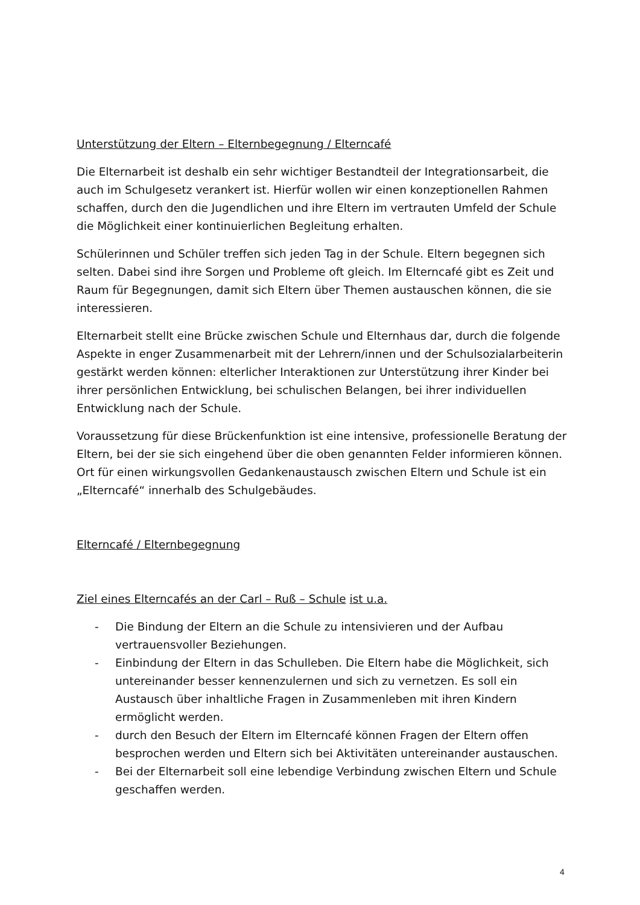Unterstützung der Eltern – Elternbegegnung / Elterncafé
Die Elternarbeit ist deshalb ein sehr wichtiger Bestandteil der Integrationsarbeit, die auch im Schulgesetz verankert ist. Hierfür wollen wir einen konzeptionellen Rahmen schaffen, durch den die Jugendlichen und ihre Eltern im vertrauten Umfeld der Schule die Möglichkeit einer kontinuierlichen Begleitung erhalten.
Schülerinnen und Schüler treffen sich jeden Tag in der Schule. Eltern begegnen sich selten. Dabei sind ihre Sorgen und Probleme oft gleich. Im Elterncafé gibt es Zeit und Raum für Begegnungen, damit sich Eltern über Themen austauschen können, die sie interessieren.
Elternarbeit stellt eine Brücke zwischen Schule und Elternhaus dar, durch die folgende Aspekte in enger Zusammenarbeit mit der Lehrern/innen und der Schulsozialarbeiterin gestärkt werden können: elterlicher Interaktionen zur Unterstützung ihrer Kinder bei ihrer persönlichen Entwicklung, bei schulischen Belangen, bei ihrer individuellen Entwicklung nach der Schule.
Voraussetzung für diese Brückenfunktion ist eine intensive, professionelle Beratung der Eltern, bei der sie sich eingehend über die oben genannten Felder informieren können. Ort für einen wirkungsvollen Gedankenaustausch zwischen Eltern und Schule ist ein „Elterncafé“ innerhalb des Schulgebäudes.
Elterncafé / Elternbegegnung
Ziel eines Elterncafés an der Carl – Ruß – Schule ist u.a.
- Die Bindung der Eltern an die Schule zu intensivieren und der Aufbau vertrauensvoller Beziehungen.
- Einbindung der Eltern in das Schulleben. Die Eltern habe die Möglichkeit, sich untereinander besser kennenzulernen und sich zu vernetzen. Es soll ein Austausch über inhaltliche Fragen in Zusammenleben mit ihren Kindern ermöglicht werden.
- durch den Besuch der Eltern im Elterncafé können Fragen der Eltern offen besprochen werden und Eltern sich bei Aktivitäten untereinander austauschen.
- Bei der Elternarbeit soll eine lebendige Verbindung zwischen Eltern und Schule geschaffen werden.
4